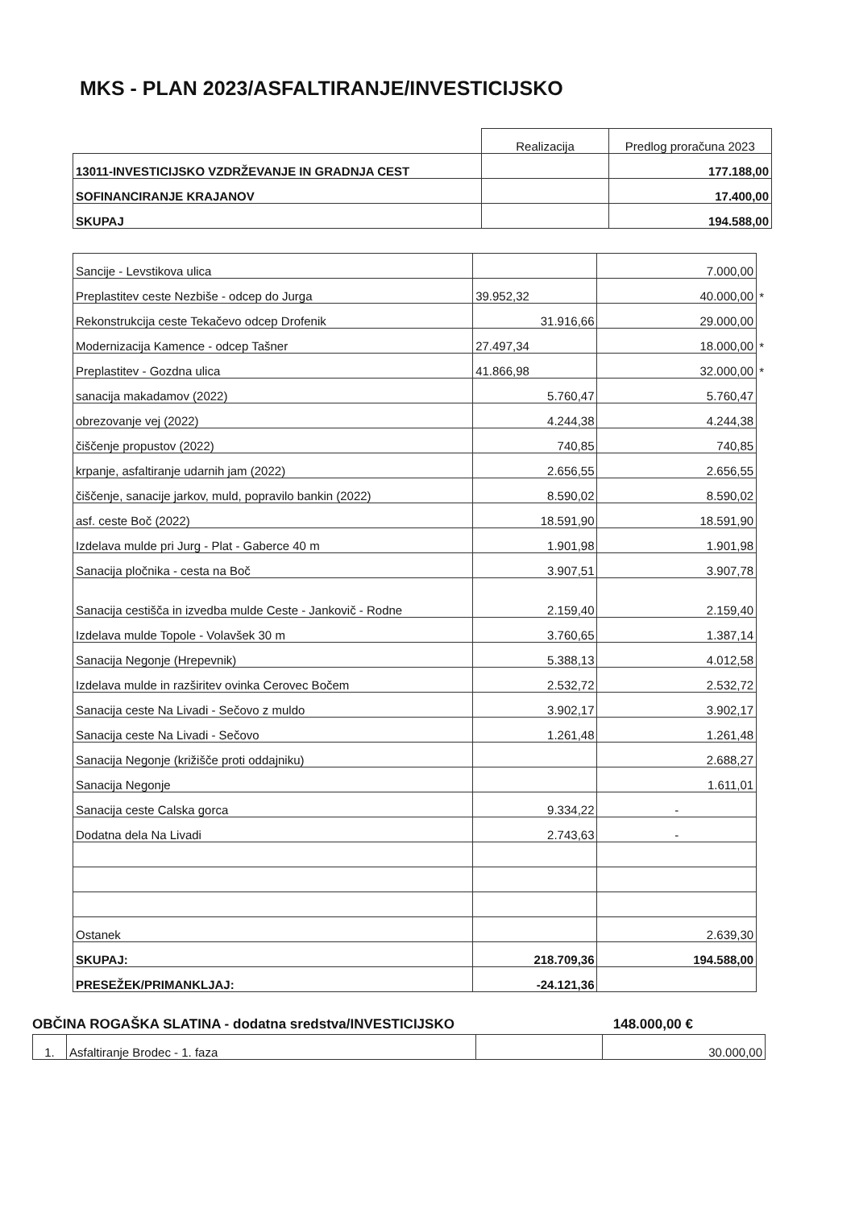MKS - PLAN 2023/ASFALTIRANJE/INVESTICIJSKO
| | Realizacija | Predlog proračuna 2023 |
| --- | --- | --- |
| 13011-INVESTICIJSKO VZDRŽEVANJE IN GRADNJA CEST | | 177.188,00 |
| SOFINANCIRANJE KRAJANOV | | 17.400,00 |
| SKUPAJ | | 194.588,00 |
| Sancije - Levstikova ulica | | 7.000,00 | |
| Preplastitev ceste Nezbiše - odcep do Jurga | 39.952,32 | 40.000,00 | * |
| Rekonstrukcija ceste Tekačevo odcep Drofenik | 31.916,66 | 29.000,00 | |
| Modernizacija Kamence - odcep Tašner | 27.497,34 | 18.000,00 | * |
| Preplastitev - Gozdna ulica | 41.866,98 | 32.000,00 | * |
| sanacija makadamov (2022) | 5.760,47 | 5.760,47 | |
| obrezovanje vej (2022) | 4.244,38 | 4.244,38 | |
| čiščenje propustov (2022) | 740,85 | 740,85 | |
| krpanje, asfaltiranje udarnih jam (2022) | 2.656,55 | 2.656,55 | |
| čiščenje, sanacije jarkov, muld, popravilo bankin (2022) | 8.590,02 | 8.590,02 | |
| asf. ceste Boč (2022) | 18.591,90 | 18.591,90 | |
| Izdelava mulde pri Jurg - Plat - Gaberce 40 m | 1.901,98 | 1.901,98 | |
| Sanacija pločnika - cesta na Boč | 3.907,51 | 3.907,78 | |
| Sanacija cestišča in izvedba mulde Ceste - Jankovič - Rodne | 2.159,40 | 2.159,40 | |
| Izdelava mulde Topole - Volavšek 30 m | 3.760,65 | 1.387,14 | |
| Sanacija Negonje (Hrepevnik) | 5.388,13 | 4.012,58 | |
| Izdelava mulde in razširitev ovinka Cerovec Bočem | 2.532,72 | 2.532,72 | |
| Sanacija ceste Na Livadi - Sečovo z muldo | 3.902,17 | 3.902,17 | |
| Sanacija ceste Na Livadi - Sečovo | 1.261,48 | 1.261,48 | |
| Sanacija Negonje (križišče proti oddajniku) | | 2.688,27 | |
| Sanacija Negonje | | 1.611,01 | |
| Sanacija ceste Calska gorca | 9.334,22 | - | |
| Dodatna dela Na Livadi | 2.743,63 | - | |
| Ostanek | | 2.639,30 | |
| SKUPAJ: | 218.709,36 | 194.588,00 | |
| PRESEŽEK/PRIMANKLJAJ: | -24.121,36 | | |
OBČINA ROGAŠKA SLATINA - dodatna sredstva/INVESTICIJSKO 148.000,00 €
| 1. | Asfaltiranje Brodec - 1. faza | | 30.000,00 |